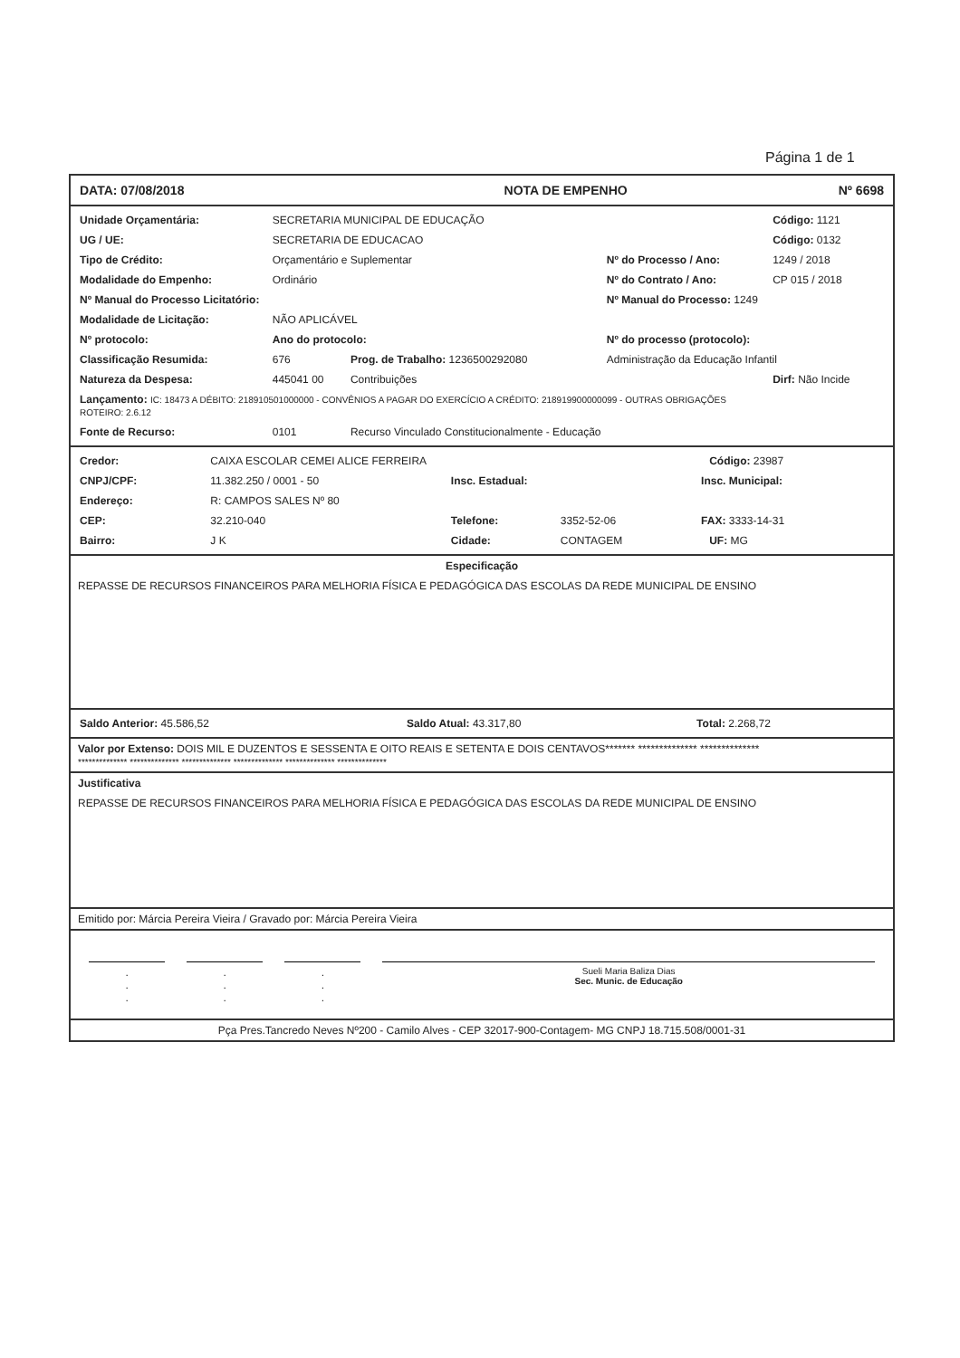Página 1 de 1
| DATA: 07/08/2018 | NOTA DE EMPENHO | Nº 6698 |
| Unidade Orçamentária: | SECRETARIA MUNICIPAL DE EDUCAÇÃO | | | Código: 1121 |
| UG / UE: | SECRETARIA DE EDUCACAO | | | Código: 0132 |
| Tipo de Crédito: | Orçamentário e Suplementar | | Nº do Processo / Ano: | 1249 / 2018 |
| Modalidade do Empenho: | Ordinário | | Nº do Contrato / Ano: | CP 015 / 2018 |
| Nº Manual do Processo Licitatório: | | | Nº Manual do Processo: 1249 | |
| Modalidade de Licitação: | NÃO APLICÁVEL | | | |
| Nº protocolo: | Ano do protocolo: | | Nº do processo (protocolo): | |
| Classificação Resumida: | 676 | Prog. de Trabalho: 1236500292080 | Administração da Educação Infantil | |
| Natureza da Despesa: | 445041 00 | Contribuições | | Dirf: Não Incide |
| Lançamento: IC: 18473 A DÉBITO: 218910501000000 - CONVÊNIOS A PAGAR DO EXERCÍCIO A CRÉDITO: 218919900000099 - OUTRAS OBRIGAÇÕES ROTEIRO: 2.6.12 | | | | |
| Fonte de Recurso: | 0101 | Recurso Vinculado Constitucionalmente - Educação | | |
| Credor: | CAIXA ESCOLAR CEMEI ALICE FERREIRA | | | | Código: 23987 |
| CNPJ/CPF: | 11.382.250 / 0001 - 50 | Insc. Estadual: | | Insc. Municipal: | |
| Endereço: | R: CAMPOS SALES Nº 80 | | | | |
| CEP: | 32.210-040 | Telefone: | 3352-52-06 | FAX: 3333-14-31 | |
| Bairro: | J K | Cidade: | CONTAGEM | | UF: MG |
Especificação
REPASSE DE RECURSOS FINANCEIROS PARA MELHORIA FÍSICA E PEDAGÓGICA DAS ESCOLAS DA REDE MUNICIPAL DE ENSINO
| Saldo Anterior: 45.586,52 | Saldo Atual: 43.317,80 | Total: 2.268,72 |
Valor por Extenso: DOIS MIL E DUZENTOS E SESSENTA E OITO REAIS E SETENTA E DOIS CENTAVOS******* ************** **************
************** ************** ************** ************** ************** **************
Justificativa
REPASSE DE RECURSOS FINANCEIROS PARA MELHORIA FÍSICA E PEDAGÓGICA DAS ESCOLAS DA REDE MUNICIPAL DE ENSINO
Emitido por: Márcia Pereira Vieira / Gravado por: Márcia Pereira Vieira
| . . . | . . . | . . . | Sueli Maria Baliza Dias Sec. Munic. de Educação |
Pça Pres.Tancredo Neves Nº200 - Camilo Alves - CEP 32017-900-Contagem- MG CNPJ 18.715.508/0001-31